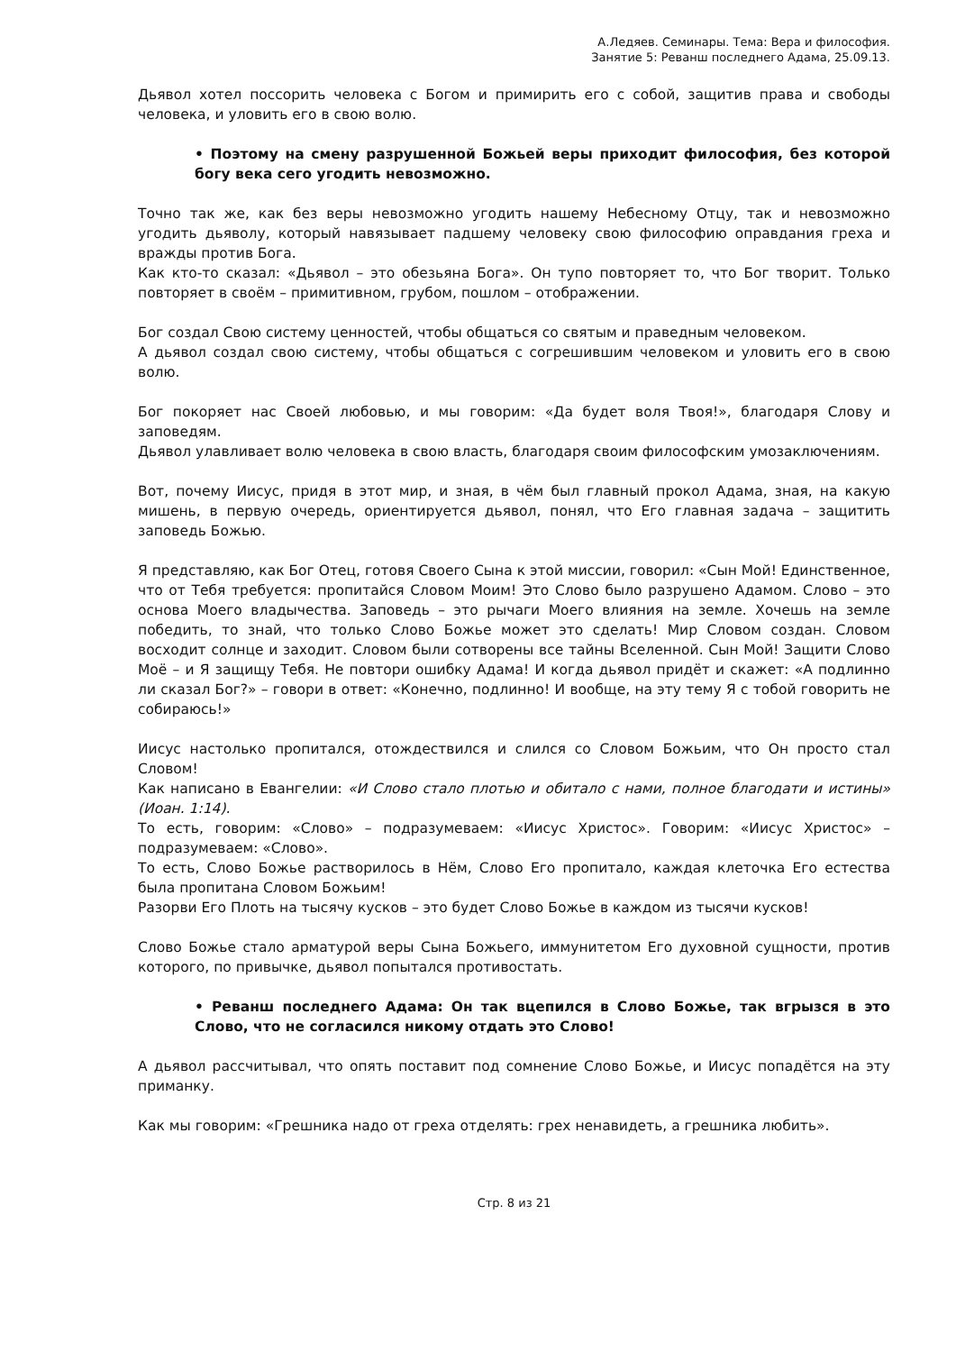А.Ледяев. Семинары. Тема: Вера и философия.
Занятие 5: Реванш последнего Адама, 25.09.13.
Дьявол хотел поссорить человека с Богом и примирить его с собой, защитив права и свободы человека, и уловить его в свою волю.
• Поэтому на смену разрушенной Божьей веры приходит философия, без которой богу века сего угодить невозможно.
Точно так же, как без веры невозможно угодить нашему Небесному Отцу, так и невозможно угодить дьяволу, который навязывает падшему человеку свою философию оправдания греха и вражды против Бога.
Как кто-то сказал: «Дьявол – это обезьяна Бога». Он тупо повторяет то, что Бог творит. Только повторяет в своём – примитивном, грубом, пошлом – отображении.
Бог создал Свою систему ценностей, чтобы общаться со святым и праведным человеком.
А дьявол создал свою систему, чтобы общаться с согрешившим человеком и уловить его в свою волю.
Бог покоряет нас Своей любовью, и мы говорим: «Да будет воля Твоя!», благодаря Слову и заповедям.
Дьявол улавливает волю человека в свою власть, благодаря своим философским умозаключениям.
Вот, почему Иисус, придя в этот мир, и зная, в чём был главный прокол Адама, зная, на какую мишень, в первую очередь, ориентируется дьявол, понял, что Его главная задача – защитить заповедь Божью.
Я представляю, как Бог Отец, готовя Своего Сына к этой миссии, говорил: «Сын Мой! Единственное, что от Тебя требуется: пропитайся Словом Моим! Это Слово было разрушено Адамом. Слово – это основа Моего владычества. Заповедь – это рычаги Моего влияния на земле. Хочешь на земле победить, то знай, что только Слово Божье может это сделать! Мир Словом создан. Словом восходит солнце и заходит. Словом были сотворены все тайны Вселенной. Сын Мой! Защити Слово Моё – и Я защищу Тебя. Не повтори ошибку Адама! И когда дьявол придёт и скажет: «А подлинно ли сказал Бог?» – говори в ответ: «Конечно, подлинно! И вообще, на эту тему Я с тобой говорить не собираюсь!»
Иисус настолько пропитался, отождествился и слился со Словом Божьим, что Он просто стал Словом!
Как написано в Евангелии: «И Слово стало плотью и обитало с нами, полное благодати и истины» (Иоан. 1:14).
То есть, говорим: «Слово» – подразумеваем: «Иисус Христос». Говорим: «Иисус Христос» – подразумеваем: «Слово».
То есть, Слово Божье растворилось в Нём, Слово Его пропитало, каждая клеточка Его естества была пропитана Словом Божьим!
Разорви Его Плоть на тысячу кусков – это будет Слово Божье в каждом из тысячи кусков!
Слово Божье стало арматурой веры Сына Божьего, иммунитетом Его духовной сущности, против которого, по привычке, дьявол попытался противостать.
• Реванш последнего Адама: Он так вцепился в Слово Божье, так вгрызся в это Слово, что не согласился никому отдать это Слово!
А дьявол рассчитывал, что опять поставит под сомнение Слово Божье, и Иисус попадётся на эту приманку.
Как мы говорим: «Грешника надо от греха отделять: грех ненавидеть, а грешника любить».
Стр. 8 из 21